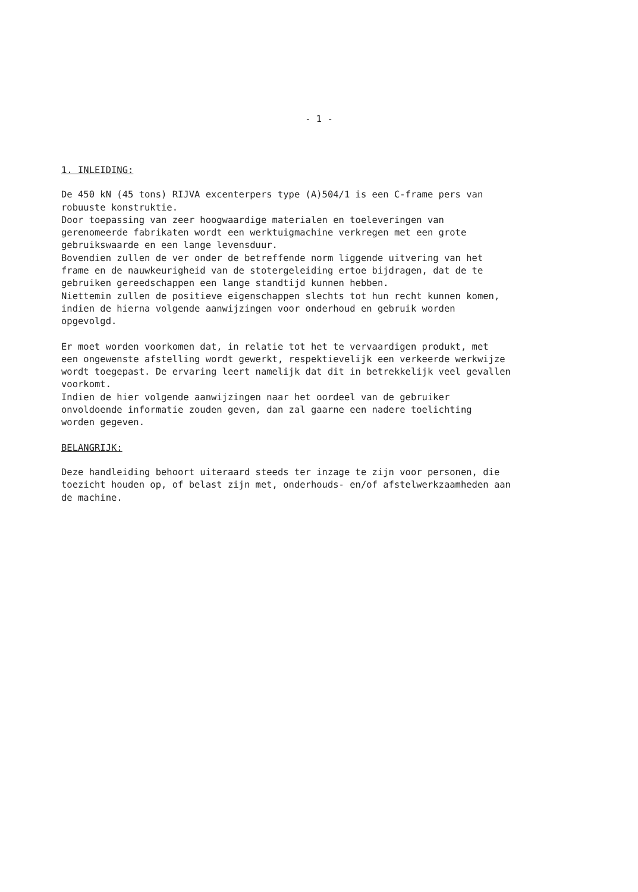- 1 -
1. INLEIDING:
De 450 kN (45 tons) RIJVA excenterpers type (A)504/1 is een C-frame pers van robuuste konstruktie. Door toepassing van zeer hoogwaardige materialen en toeleveringen van gerenomeerde fabrikaten wordt een werktuigmachine verkregen met een grote gebruikswaarde en een lange levensduur. Bovendien zullen de ver onder de betreffende norm liggende uitvering van het frame en de nauwkeurigheid van de stotergeleiding ertoe bijdragen, dat de te gebruiken gereedschappen een lange standtijd kunnen hebben. Niettemin zullen de positieve eigenschappen slechts tot hun recht kunnen komen, indien de hierna volgende aanwijzingen voor onderhoud en gebruik worden opgevolgd.
Er moet worden voorkomen dat, in relatie tot het te vervaardigen produkt, met een ongewenste afstelling wordt gewerkt, respektievelijk een verkeerde werkwijze wordt toegepast. De ervaring leert namelijk dat dit in betrekkelijk veel gevallen voorkomt. Indien de hier volgende aanwijzingen naar het oordeel van de gebruiker onvoldoende informatie zouden geven, dan zal gaarne een nadere toelichting worden gegeven.
BELANGRIJK:
Deze handleiding behoort uiteraard steeds ter inzage te zijn voor personen, die toezicht houden op, of belast zijn met, onderhouds- en/of afstelwerkzaamheden aan de machine.